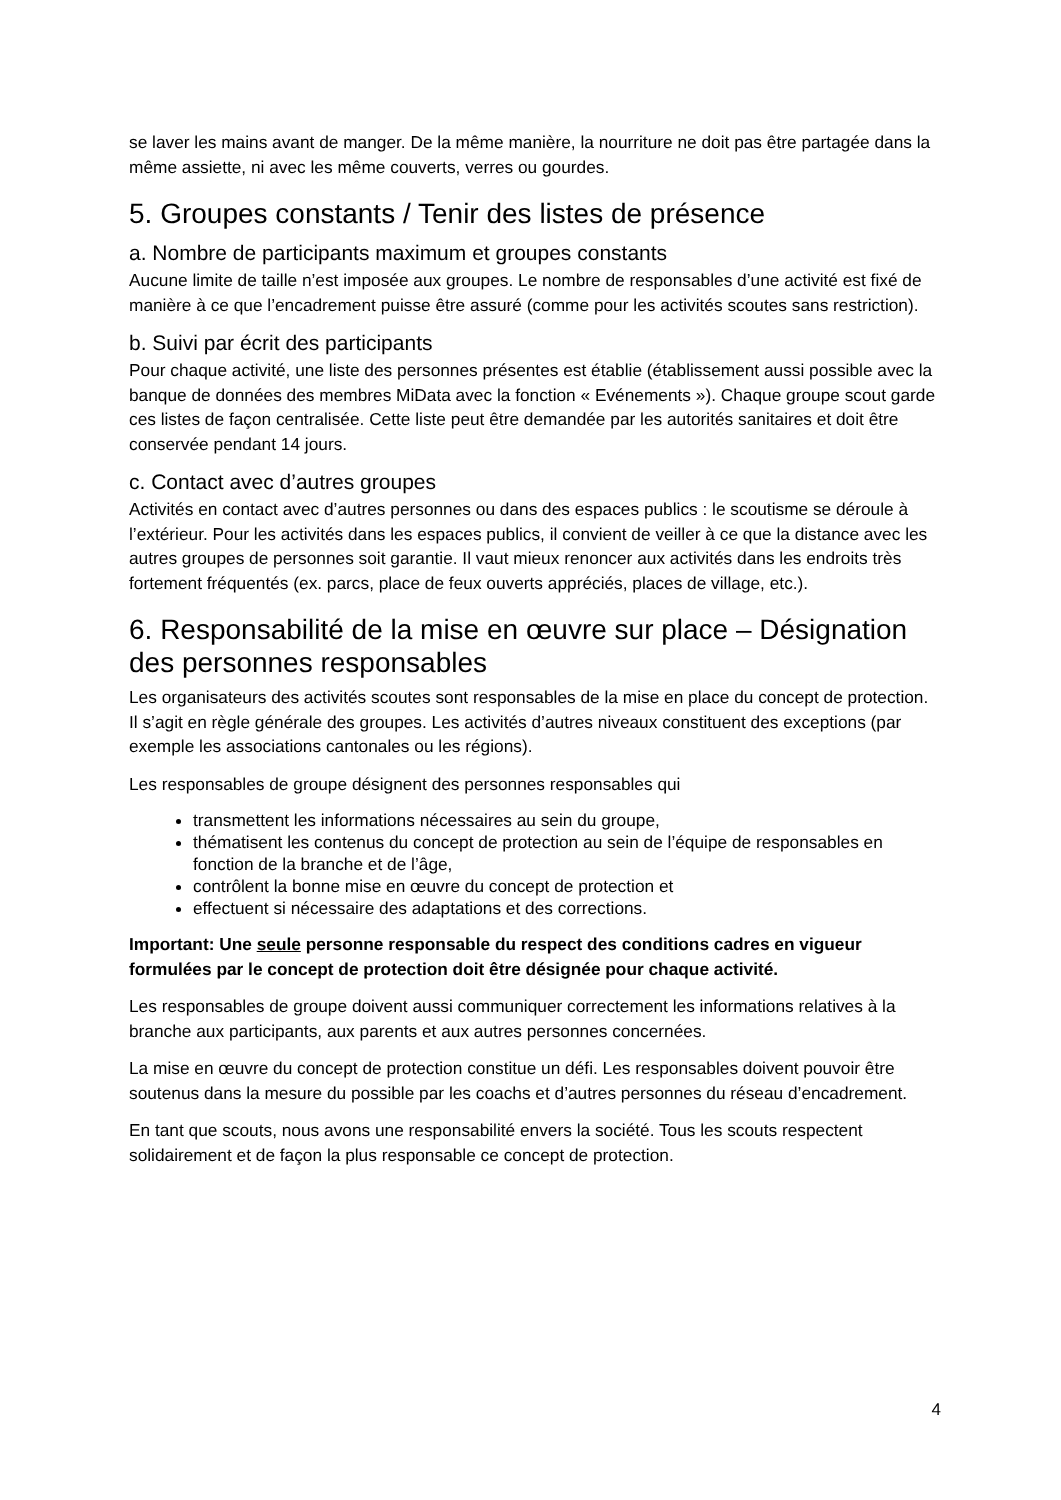se laver les mains avant de manger. De la même manière, la nourriture ne doit pas être partagée dans la même assiette, ni avec les même couverts, verres ou gourdes.
5. Groupes constants / Tenir des listes de présence
a. Nombre de participants maximum et groupes constants
Aucune limite de taille n’est imposée aux groupes. Le nombre de responsables d’une activité est fixé de manière à ce que l’encadrement puisse être assuré (comme pour les activités scoutes sans restriction).
b. Suivi par écrit des participants
Pour chaque activité, une liste des personnes présentes est établie (établissement aussi possible avec la banque de données des membres MiData avec la fonction « Evénements »). Chaque groupe scout garde ces listes de façon centralisée. Cette liste peut être demandée par les autorités sanitaires et doit être conservée pendant 14 jours.
c. Contact avec d’autres groupes
Activités en contact avec d’autres personnes ou dans des espaces publics : le scoutisme se déroule à l’extérieur. Pour les activités dans les espaces publics, il convient de veiller à ce que la distance avec les autres groupes de personnes soit garantie. Il vaut mieux renoncer aux activités dans les endroits très fortement fréquentés (ex. parcs, place de feux ouverts appréciés, places de village, etc.).
6. Responsabilité de la mise en œuvre sur place – Désignation des personnes responsables
Les organisateurs des activités scoutes sont responsables de la mise en place du concept de protection. Il s’agit en règle générale des groupes. Les activités d’autres niveaux constituent des exceptions (par exemple les associations cantonales ou les régions).
Les responsables de groupe désignent des personnes responsables qui
transmettent les informations nécessaires au sein du groupe,
thématisent les contenus du concept de protection au sein de l’équipe de responsables en fonction de la branche et de l’âge,
contrôlent la bonne mise en œuvre du concept de protection et
effectuent si nécessaire des adaptations et des corrections.
Important: Une seule personne responsable du respect des conditions cadres en vigueur formulées par le concept de protection doit être désignée pour chaque activité.
Les responsables de groupe doivent aussi communiquer correctement les informations relatives à la branche aux participants, aux parents et aux autres personnes concernées.
La mise en œuvre du concept de protection constitue un défi. Les responsables doivent pouvoir être soutenus dans la mesure du possible par les coachs et d’autres personnes du réseau d’encadrement.
En tant que scouts, nous avons une responsabilité envers la société. Tous les scouts respectent solidairement et de façon la plus responsable ce concept de protection.
4